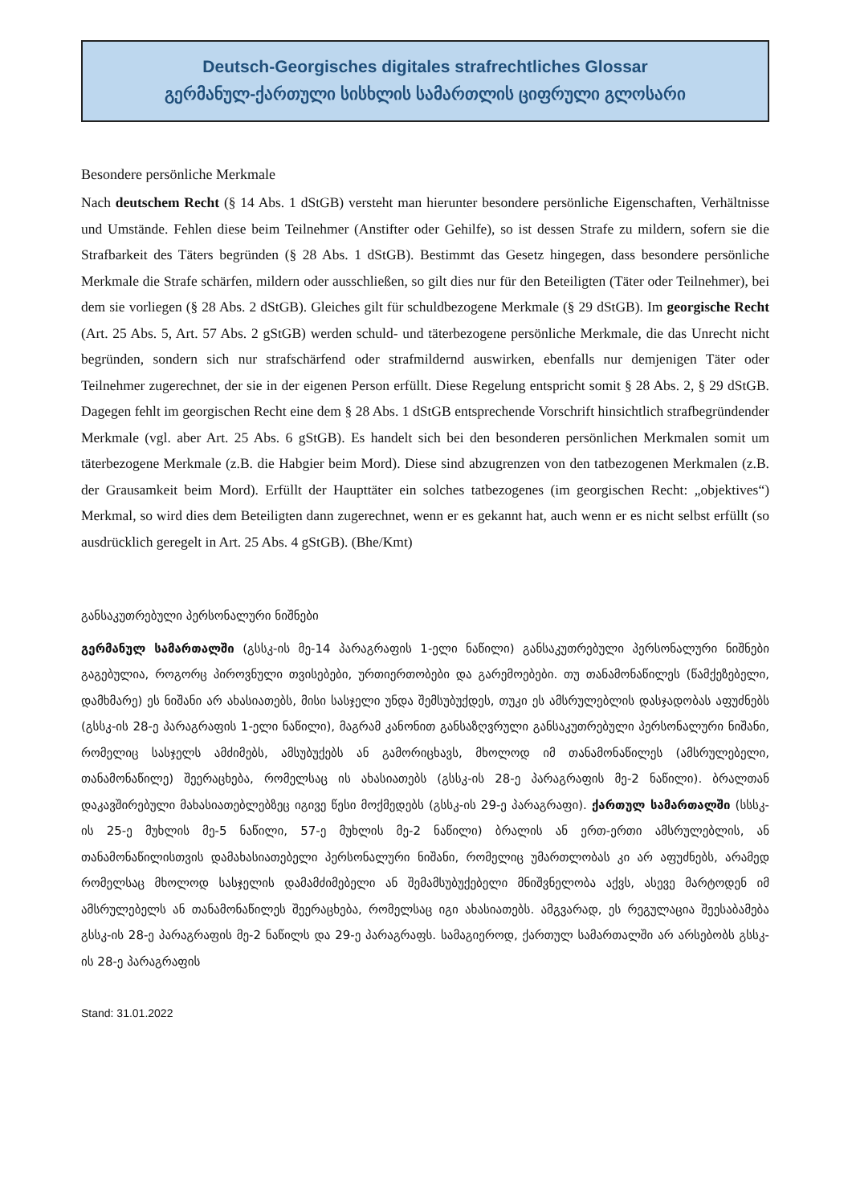Deutsch-Georgisches digitales strafrechtliches Glossar
გერმანულ-ქართული სისხლის სამართლის ციფრული გლოსარი
Besondere persönliche Merkmale
Nach deutschem Recht (§ 14 Abs. 1 dStGB) versteht man hierunter besondere persönliche Eigenschaften, Verhältnisse und Umstände. Fehlen diese beim Teilnehmer (Anstifter oder Gehilfe), so ist dessen Strafe zu mildern, sofern sie die Strafbarkeit des Täters begründen (§ 28 Abs. 1 dStGB). Bestimmt das Gesetz hingegen, dass besondere persönliche Merkmale die Strafe schärfen, mildern oder ausschließen, so gilt dies nur für den Beteiligten (Täter oder Teilnehmer), bei dem sie vorliegen (§ 28 Abs. 2 dStGB). Gleiches gilt für schuldbezogene Merkmale (§ 29 dStGB). Im georgische Recht (Art. 25 Abs. 5, Art. 57 Abs. 2 gStGB) werden schuld- und täterbezogene persönliche Merkmale, die das Unrecht nicht begründen, sondern sich nur strafschärfend oder strafmildernd auswirken, ebenfalls nur demjenigen Täter oder Teilnehmer zugerechnet, der sie in der eigenen Person erfüllt. Diese Regelung entspricht somit § 28 Abs. 2, § 29 dStGB. Dagegen fehlt im georgischen Recht eine dem § 28 Abs. 1 dStGB entsprechende Vorschrift hinsichtlich strafbegründender Merkmale (vgl. aber Art. 25 Abs. 6 gStGB). Es handelt sich bei den besonderen persönlichen Merkmalen somit um täterbezogene Merkmale (z.B. die Habgier beim Mord). Diese sind abzugrenzen von den tatbezogenen Merkmalen (z.B. der Grausamkeit beim Mord). Erfüllt der Haupttäter ein solches tatbezogenes (im georgischen Recht: „objektives“) Merkmal, so wird dies dem Beteiligten dann zugerechnet, wenn er es gekannt hat, auch wenn er es nicht selbst erfüllt (so ausdrücklich geregelt in Art. 25 Abs. 4 gStGB). (Bhe/Kmt)
განსაკუთრებული პერსონალური ნიშნები
გერმანულ სამართალში (გსსკ-ის მე-14 პარაგრაფის 1-ელი ნაწილი) განსაკუთრებული პერსონალური ნიშნები გაგებულია, როგორც პიროვნული თვისებები, ურთიერთობები და გარემოებები. თუ თანამონაწილეს (წამქეზებელი, დამხმარე) ეს ნიშანი არ ახასიათებს, მისი სასჯელი უნდა შემსუბუქდეს, თუკი ეს ამსრულებლის დასჯადობას აფუძნებს (გსსკ-ის 28-ე პარაგრაფის 1-ელი ნაწილი), მაგრამ კანონით განსაზღვრული განსაკუთრებული პერსონალური ნიშანი, რომელიც სასჯელს ამძიმებს, ამსუბუქებს ან გამორიცხავს, მხოლოდ იმ თანამონაწილეს (ამსრულებელი, თანამონაწილე) შეერაცხება, რომელსაც ის ახასიათებს (გსსკ-ის 28-ე პარაგრაფის მე-2 ნაწილი). ბრალთან დაკავშირებული მახასიათებლებზეც იგივე წესი მოქმედებს (გსსკ-ის 29-ე პარაგრაფი). ქართულ სამართალში (სსსკ-ის 25-ე მუხლის მე-5 ნაწილი, 57-ე მუხლის მე-2 ნაწილი) ბრალის ან ერთ-ერთი ამსრულებლის, ან თანამონაწილისთვის დამახასიათებელი პერსონალური ნიშანი, რომელიც უმართლობას კი არ აფუძნებს, არამედ რომელსაც მხოლოდ სასჯელის დამამძიმებელი ან შემამსუბუქებელი მნიშვნელობა აქვს, ასევე მარტოდენ იმ ამსრულებელს ან თანამონაწილეს შეერაცხება, რომელსაც იგი ახასიათებს. ამგვარად, ეს რეგულაცია შეესაბამება გსსკ-ის 28-ე პარაგრაფის მე-2 ნაწილს და 29-ე პარაგრაფს. სამაგიეროდ, ქართულ სამართალში არ არსებობს გსსკ-ის 28-ე პარაგრაფის
Stand: 31.01.2022